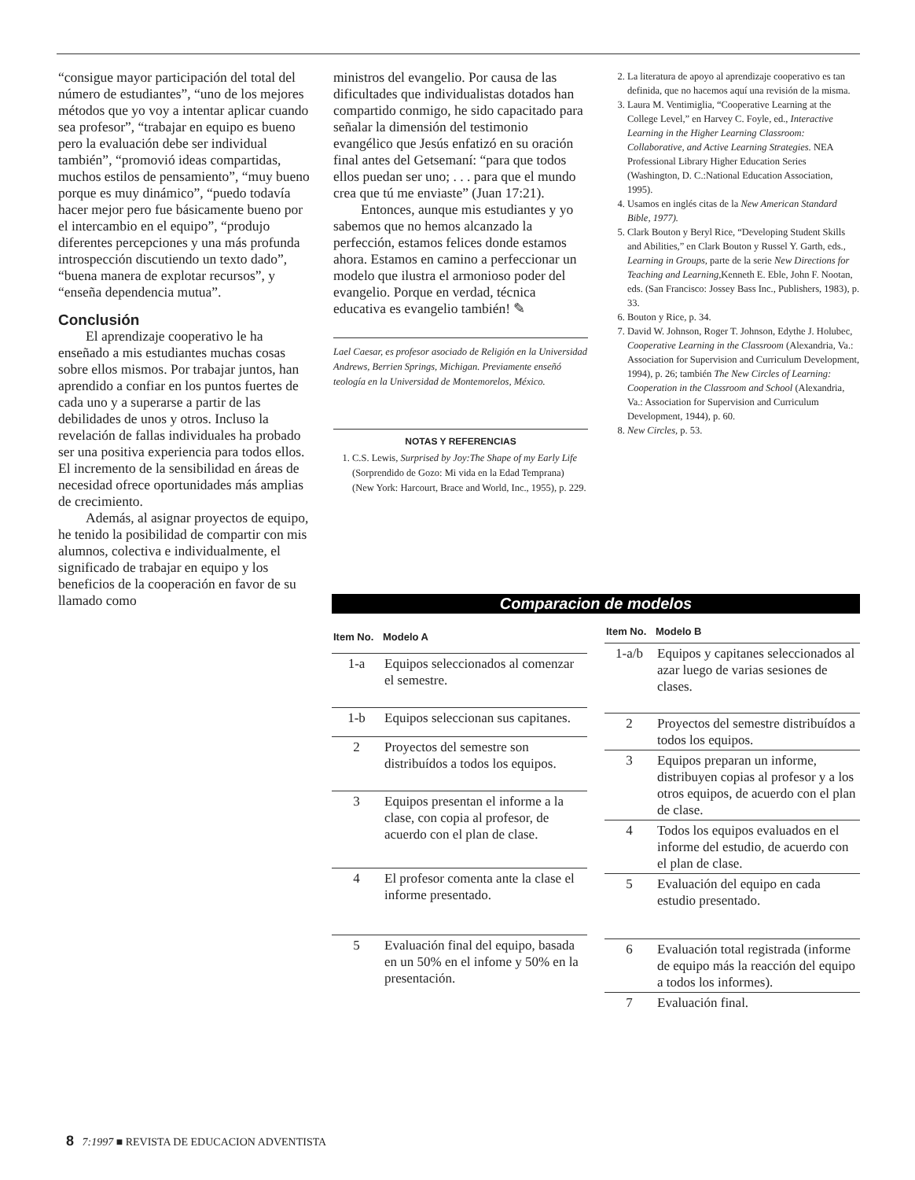“consigue mayor participación del total del número de estudiantes”, “uno de los mejores métodos que yo voy a intentar aplicar cuando sea profesor”, “trabajar en equipo es bueno pero la evaluación debe ser individual también”, “promovió ideas compartidas, muchos estilos de pensamiento”, “muy bueno porque es muy dinámico”, “puedo todavía hacer mejor pero fue básicamente bueno por el intercambio en el equipo”, “produjo diferentes percepciones y una más profunda introspección discutiendo un texto dado”, “buena manera de explotar recursos”, y “enseña dependencia mutua”.
Conclusión
El aprendizaje cooperativo le ha enseñado a mis estudiantes muchas cosas sobre ellos mismos. Por trabajar juntos, han aprendido a confiar en los puntos fuertes de cada uno y a superarse a partir de las debilidades de unos y otros. Incluso la revelación de fallas individuales ha probado ser una positiva experiencia para todos ellos. El incremento de la sensibilidad en áreas de necesidad ofrece oportunidades más amplias de crecimiento.
Además, al asignar proyectos de equipo, he tenido la posibilidad de compartir con mis alumnos, colectiva e individualmente, el significado de trabajar en equipo y los beneficios de la cooperación en favor de su llamado como
ministros del evangelio. Por causa de las dificultades que individualistas dotados han compartido conmigo, he sido capacitado para señalar la dimensión del testimonio evangélico que Jesús enfatizó en su oración final antes del Getsemaní: “para que todos ellos puedan ser uno; . . . para que el mundo crea que tú me enviaste” (Juan 17:21).
Entonces, aunque mis estudiantes y yo sabemos que no hemos alcanzado la perfección, estamos felices donde estamos ahora. Estamos en camino a perfeccionar un modelo que ilustra el armonioso poder del evangelio. Porque en verdad, técnica educativa es evangelio también! ✎
Lael Caesar, es profesor asociado de Religión en la Universidad Andrews, Berrien Springs, Michigan. Previamente enseñó teología en la Universidad de Montemorelos, México.
NOTAS Y REFERENCIAS
1. C.S. Lewis, Surprised by Joy:The Shape of my Early Life (Sorprendido de Gozo: Mi vida en la Edad Temprana) (New York: Harcourt, Brace and World, Inc., 1955), p. 229.
2. La literatura de apoyo al aprendizaje cooperativo es tan definida, que no hacemos aquí una revisión de la misma.
3. Laura M. Ventimiglia, “Cooperative Learning at the College Level,” en Harvey C. Foyle, ed., Interactive Learning in the Higher Learning Classroom: Collaborative, and Active Learning Strategies. NEA Professional Library Higher Education Series (Washington, D. C.:National Education Association, 1995).
4. Usamos en inglés citas de la New American Standard Bible, 1977).
5. Clark Bouton y Beryl Rice, “Developing Student Skills and Abilities,” en Clark Bouton y Russel Y. Garth, eds., Learning in Groups, parte de la serie New Directions for Teaching and Learning, Kenneth E. Eble, John F. Nootan, eds. (San Francisco: Jossey Bass Inc., Publishers, 1983), p. 33.
6. Bouton y Rice, p. 34.
7. David W. Johnson, Roger T. Johnson, Edythe J. Holubec, Cooperative Learning in the Classroom (Alexandria, Va.: Association for Supervision and Curriculum Development, 1994), p. 26; también The New Circles of Learning: Cooperation in the Classroom and School (Alexandria, Va.: Association for Supervision and Curriculum Development, 1944), p. 60.
8. New Circles, p. 53.
Comparacion de modelos
| Item No. | Modelo A |
| --- | --- |
| 1-a | Equipos seleccionados al comenzar el semestre. |
| 1-b | Equipos seleccionan sus capitanes. |
| 2 | Proyectos del semestre son distribuídos a todos los equipos. |
| 3 | Equipos presentan el informe a la clase, con copia al profesor, de acuerdo con el plan de clase. |
| 4 | El profesor comenta ante la clase el informe presentado. |
| 5 | Evaluación final del equipo, basada en un 50% en el infome y 50% en la presentación. |
| Item No. | Modelo B |
| --- | --- |
| 1-a/b | Equipos y capitanes seleccionados al azar luego de varias sesiones de clases. |
| 2 | Proyectos del semestre distribuídos a todos los equipos. |
| 3 | Equipos preparan un informe, distribuyen copias al profesor y a los otros equipos, de acuerdo con el plan de clase. |
| 4 | Todos los equipos evaluados en el informe del estudio, de acuerdo con el plan de clase. |
| 5 | Evaluación del equipo en cada estudio presentado. |
| 6 | Evaluación total registrada (informe de equipo más la reacción del equipo a todos los informes). |
| 7 | Evaluación final. |
8 7:1997 ■ REVISTA DE EDUCACION ADVENTISTA